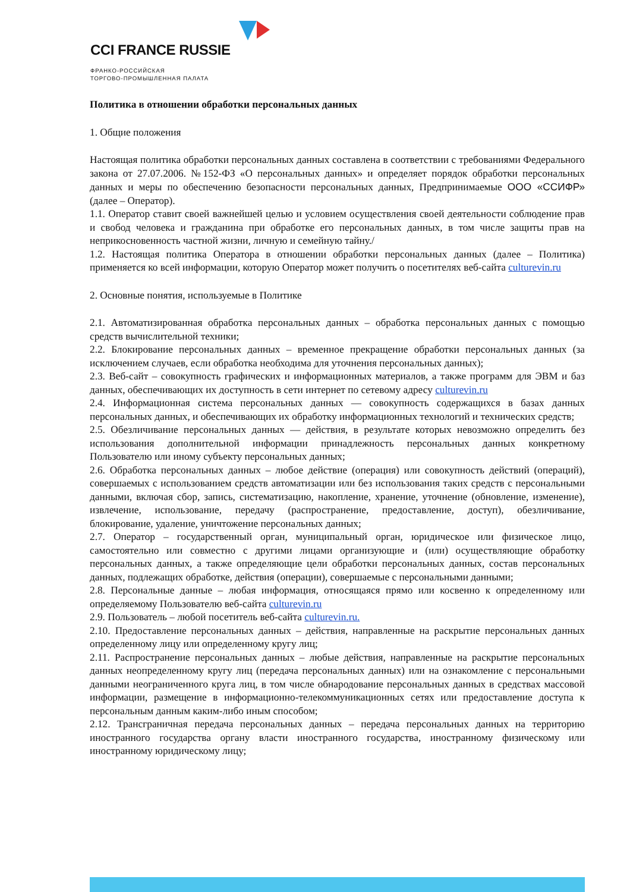CCI FRANCE RUSSIE
ФРАНКО-РОССИЙСКАЯ
ТОРГОВО-ПРОМЫШЛЕННАЯ ПАЛАТА
Политика в отношении обработки персональных данных
1. Общие положения
Настоящая политика обработки персональных данных составлена в соответствии с требованиями Федерального закона от 27.07.2006. №152-ФЗ «О персональных данных» и определяет порядок обработки персональных данных и меры по обеспечению безопасности персональных данных, Предпринимаемые ООО «ССИФР» (далее – Оператор).
1.1. Оператор ставит своей важнейшей целью и условием осуществления своей деятельности соблюдение прав и свобод человека и гражданина при обработке его персональных данных, в том числе защиты прав на неприкосновенность частной жизни, личную и семейную тайну./
1.2. Настоящая политика Оператора в отношении обработки персональных данных (далее – Политика) применяется ко всей информации, которую Оператор может получить о посетителях веб-сайта culturevin.ru
2. Основные понятия, используемые в Политике
2.1. Автоматизированная обработка персональных данных – обработка персональных данных с помощью средств вычислительной техники;
2.2. Блокирование персональных данных – временное прекращение обработки персональных данных (за исключением случаев, если обработка необходима для уточнения персональных данных);
2.3. Веб-сайт – совокупность графических и информационных материалов, а также программ для ЭВМ и баз данных, обеспечивающих их доступность в сети интернет по сетевому адресу culturevin.ru
2.4. Информационная система персональных данных — совокупность содержащихся в базах данных персональных данных, и обеспечивающих их обработку информационных технологий и технических средств;
2.5. Обезличивание персональных данных — действия, в результате которых невозможно определить без использования дополнительной информации принадлежность персональных данных конкретному Пользователю или иному субъекту персональных данных;
2.6. Обработка персональных данных – любое действие (операция) или совокупность действий (операций), совершаемых с использованием средств автоматизации или без использования таких средств с персональными данными, включая сбор, запись, систематизацию, накопление, хранение, уточнение (обновление, изменение), извлечение, использование, передачу (распространение, предоставление, доступ), обезличивание, блокирование, удаление, уничтожение персональных данных;
2.7. Оператор – государственный орган, муниципальный орган, юридическое или физическое лицо, самостоятельно или совместно с другими лицами организующие и (или) осуществляющие обработку персональных данных, а также определяющие цели обработки персональных данных, состав персональных данных, подлежащих обработке, действия (операции), совершаемые с персональными данными;
2.8. Персональные данные – любая информация, относящаяся прямо или косвенно к определенному или определяемому Пользователю веб-сайта culturevin.ru
2.9. Пользователь – любой посетитель веб-сайта culturevin.ru.
2.10. Предоставление персональных данных – действия, направленные на раскрытие персональных данных определенному лицу или определенному кругу лиц;
2.11. Распространение персональных данных – любые действия, направленные на раскрытие персональных данных неопределенному кругу лиц (передача персональных данных) или на ознакомление с персональными данными неограниченного круга лиц, в том числе обнародование персональных данных в средствах массовой информации, размещение в информационно-телекоммуникационных сетях или предоставление доступа к персональным данным каким-либо иным способом;
2.12. Трансграничная передача персональных данных – передача персональных данных на территорию иностранного государства органу власти иностранного государства, иностранному физическому или иностранному юридическому лицу;